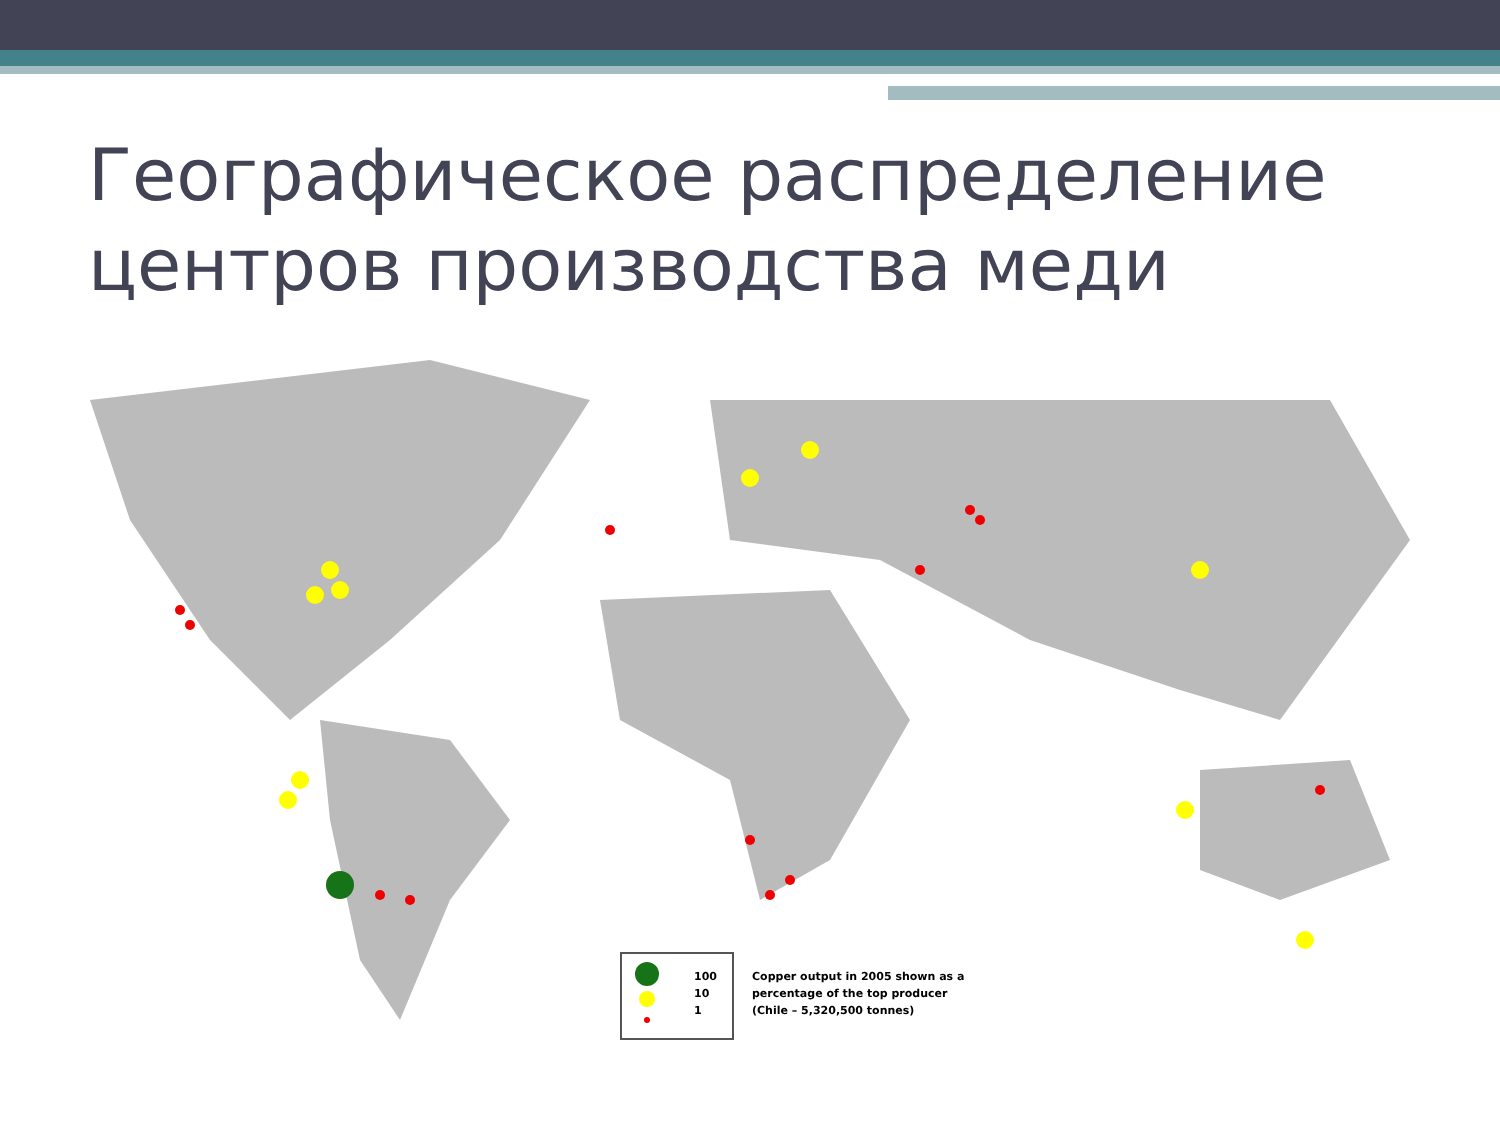Географическое распределение
центров производства меди
100
10
1
Copper output in 2005 shown as a
percentage of the top producer
(Chile – 5,320,500 tonnes)